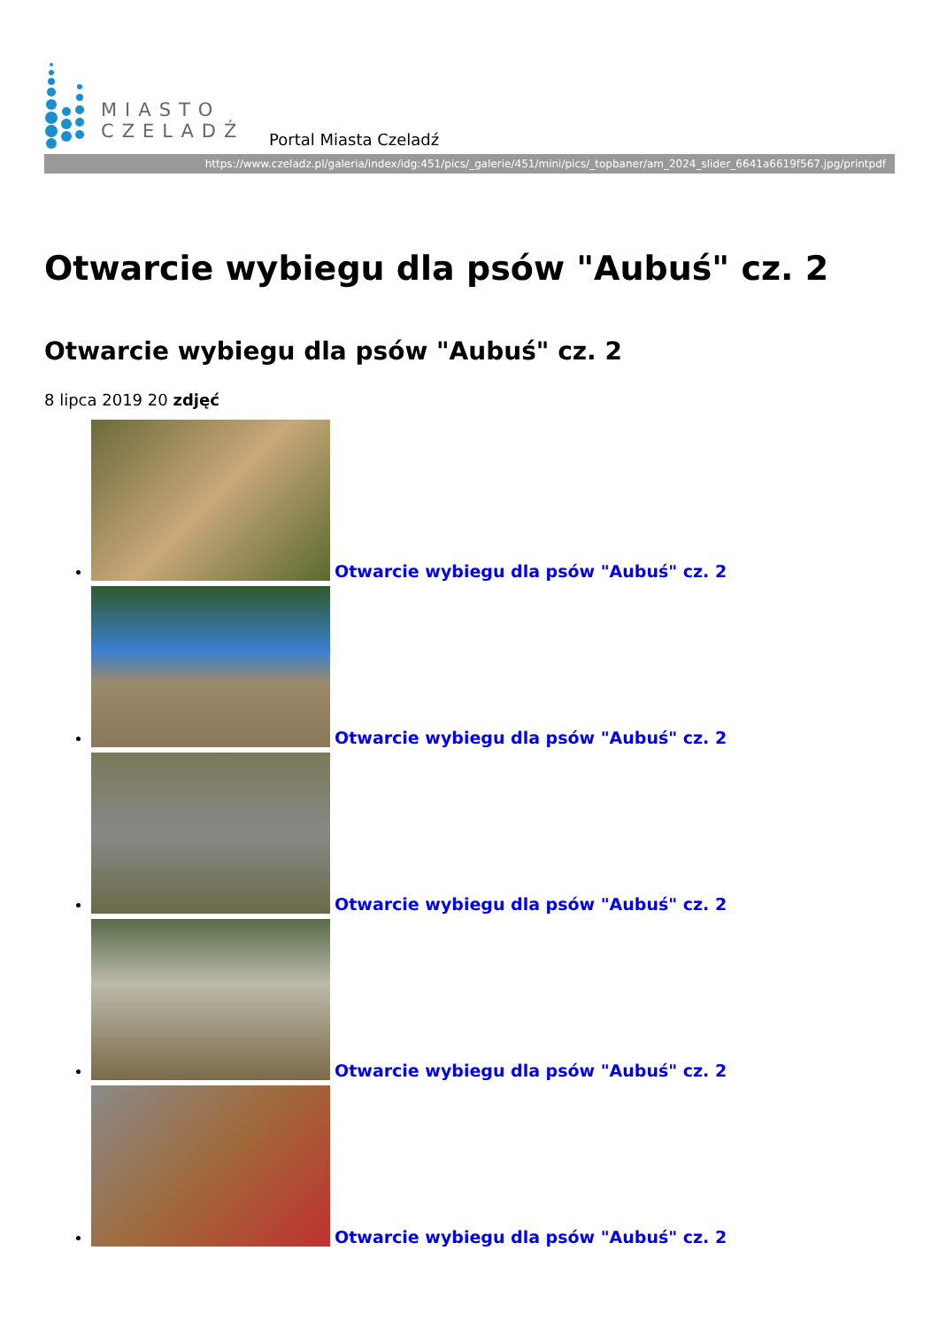MIASTO
CZELADŹ
Portal Miasta Czeladź
https://www.czeladz.pl/galeria/index/idg:451/pics/_galerie/451/mini/pics/_topbaner/am_2024_slider_6641a6619f567.jpg/printpdf
Otwarcie wybiegu dla psów "Aubuś" cz. 2
Otwarcie wybiegu dla psów "Aubuś" cz. 2
8 lipca 2019 20 zdjęć
Otwarcie wybiegu dla psów "Aubuś" cz. 2
Otwarcie wybiegu dla psów "Aubuś" cz. 2
Otwarcie wybiegu dla psów "Aubuś" cz. 2
Otwarcie wybiegu dla psów "Aubuś" cz. 2
Otwarcie wybiegu dla psów "Aubuś" cz. 2